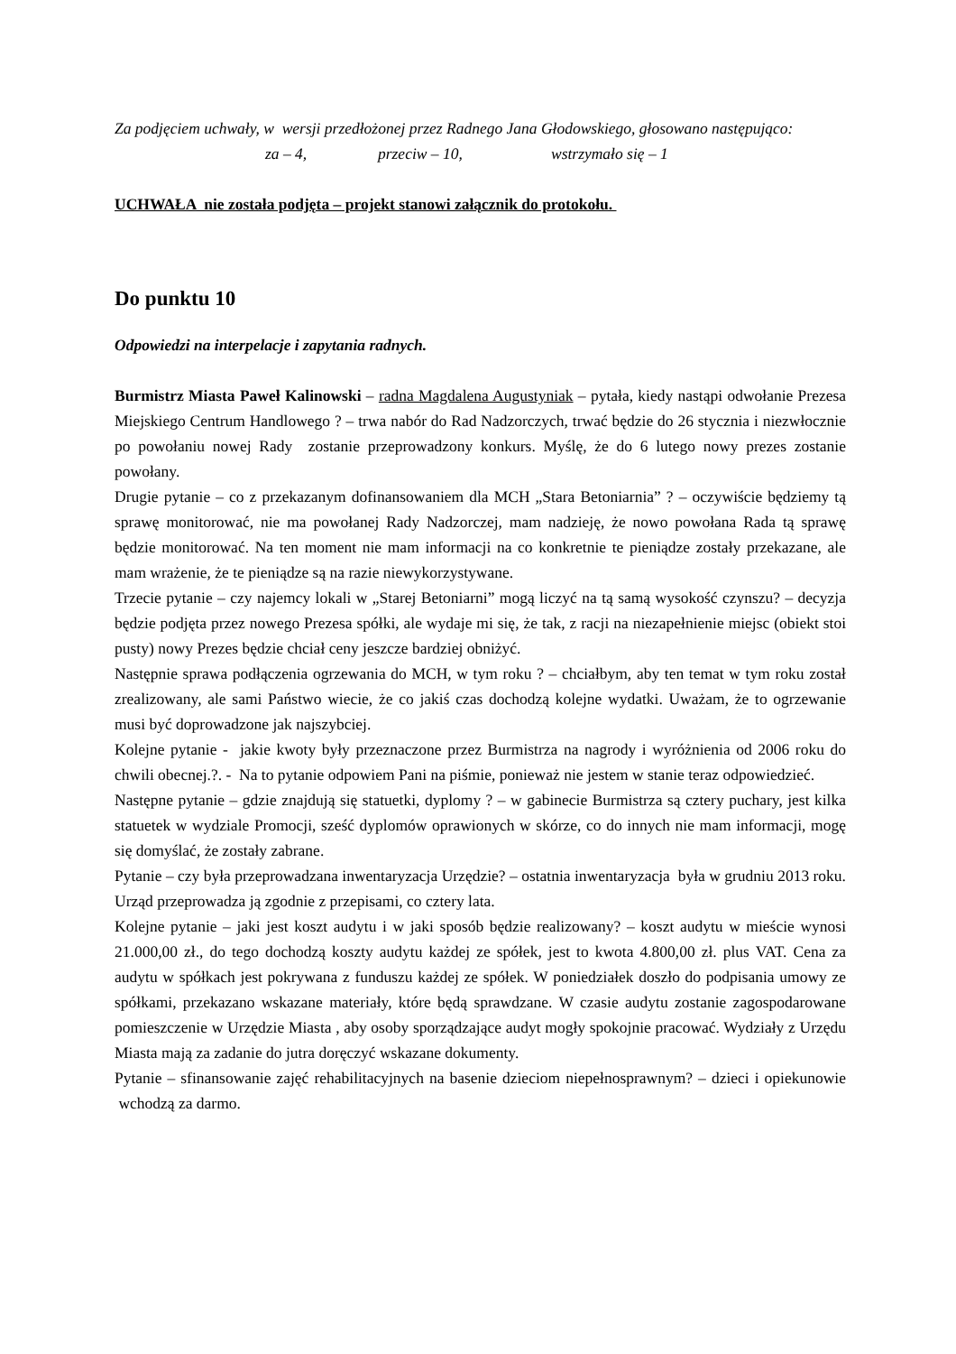Za podjęciem uchwały, w wersji przedłożonej przez Radnego Jana Głodowskiego, głosowano następująco:
za – 4, przeciw – 10, wstrzymało się – 1
UCHWAŁA nie została podjęta – projekt stanowi załącznik do protokołu.
Do punktu 10
Odpowiedzi na interpelacje i zapytania radnych.
Burmistrz Miasta Paweł Kalinowski – radna Magdalena Augustyniak – pytała, kiedy nastąpi odwołanie Prezesa Miejskiego Centrum Handlowego ? – trwa nabór do Rad Nadzorczych, trwać będzie do 26 stycznia i niezwłocznie po powołaniu nowej Rady zostanie przeprowadzony konkurs. Myślę, że do 6 lutego nowy prezes zostanie powołany.
Drugie pytanie – co z przekazanym dofinansowaniem dla MCH „Stara Betoniarnia” ? – oczywiście będziemy tą sprawę monitorować, nie ma powołanej Rady Nadzorczej, mam nadzieję, że nowo powołana Rada tą sprawę będzie monitorować. Na ten moment nie mam informacji na co konkretnie te pieniądze zostały przekazane, ale mam wrażenie, że te pieniądze są na razie niewykorzystywane.
Trzecie pytanie – czy najemcy lokali w „Starej Betoniarni” mogą liczyć na tą samą wysokość czynszu? – decyzja będzie podjęta przez nowego Prezesa spółki, ale wydaje mi się, że tak, z racji na niezapełnienie miejsc (obiekt stoi pusty) nowy Prezes będzie chciał ceny jeszcze bardziej obniżyć.
Następnie sprawa podłączenia ogrzewania do MCH, w tym roku ? – chciałbym, aby ten temat w tym roku został zrealizowany, ale sami Państwo wiecie, że co jakiś czas dochodzą kolejne wydatki. Uważam, że to ogrzewanie musi być doprowadzone jak najszybciej.
Kolejne pytanie - jakie kwoty były przeznaczone przez Burmistrza na nagrody i wyróżnienia od 2006 roku do chwili obecnej.?. - Na to pytanie odpowiem Pani na piśmie, ponieważ nie jestem w stanie teraz odpowiedzieć.
Następne pytanie – gdzie znajdują się statuetki, dyplomy ? – w gabinecie Burmistrza są cztery puchary, jest kilka statuetek w wydziale Promocji, sześć dyplomów oprawionych w skórze, co do innych nie mam informacji, mogę się domyślać, że zostały zabrane.
Pytanie – czy była przeprowadzana inwentaryzacja Urzędzie? – ostatnia inwentaryzacja była w grudniu 2013 roku. Urząd przeprowadza ją zgodnie z przepisami, co cztery lata.
Kolejne pytanie – jaki jest koszt audytu i w jaki sposób będzie realizowany? – koszt audytu w mieście wynosi 21.000,00 zł., do tego dochodzą koszty audytu każdej ze spółek, jest to kwota 4.800,00 zł. plus VAT. Cena za audytu w spółkach jest pokrywana z funduszu każdej ze spółek. W poniedziałek doszło do podpisania umowy ze spółkami, przekazano wskazane materiały, które będą sprawdzane. W czasie audytu zostanie zagospodarowane pomieszczenie w Urzędzie Miasta , aby osoby sporządzające audyt mogły spokojnie pracować. Wydziały z Urzędu Miasta mają za zadanie do jutra doręczyć wskazane dokumenty.
Pytanie – sfinansowanie zajęć rehabilitacyjnych na basenie dzieciom niepełnosprawnym? – dzieci i opiekunowie wchodzą za darmo.